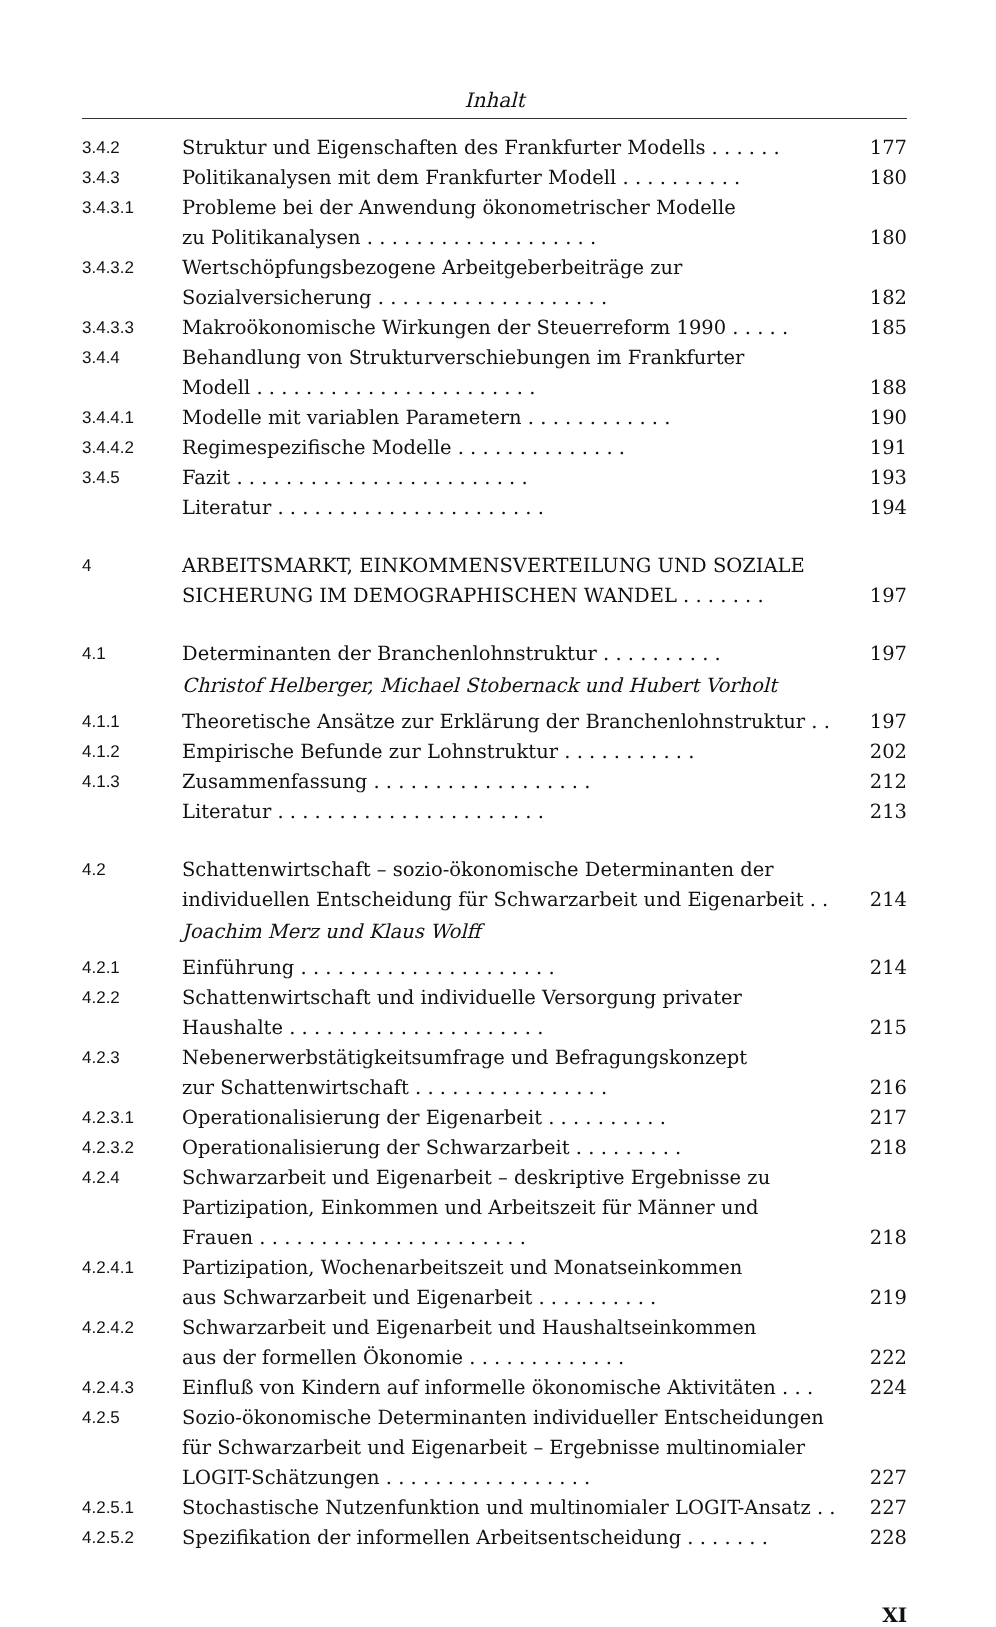Inhalt
| 3.4.2 | Struktur und Eigenschaften des Frankfurter Modells . . . . . . | 177 |
| 3.4.3 | Politikanalysen mit dem Frankfurter Modell . . . . . . . . . . | 180 |
| 3.4.3.1 | Probleme bei der Anwendung ökonometrischer Modelle zu Politikanalysen . . . . . . . . . . . . . . . . . . . | 180 |
| 3.4.3.2 | Wertschöpfungsbezogene Arbeitgeberbeiträge zur Sozialversicherung . . . . . . . . . . . . . . . . . . . | 182 |
| 3.4.3.3 | Makroökonomische Wirkungen der Steuerreform 1990 . . . . . | 185 |
| 3.4.4 | Behandlung von Strukturverschiebungen im Frankfurter Modell . . . . . . . . . . . . . . . . . . . . . . . | 188 |
| 3.4.4.1 | Modelle mit variablen Parametern . . . . . . . . . . . . | 190 |
| 3.4.4.2 | Regimespezifische Modelle . . . . . . . . . . . . . . | 191 |
| 3.4.5 | Fazit . . . . . . . . . . . . . . . . . . . . . . . . | 193 |
| | Literatur . . . . . . . . . . . . . . . . . . . . . . | 194 |
| 4 | ARBEITSMARKT, EINKOMMENSVERTEILUNG UND SOZIALE SICHERUNG IM DEMOGRAPHISCHEN WANDEL . . . . . . . | 197 |
| 4.1 | Determinanten der Branchenlohnstruktur . . . . . . . . . . | 197 |
| | Christof Helberger, Michael Stobernack und Hubert Vorholt | |
| 4.1.1 | Theoretische Ansätze zur Erklärung der Branchenlohnstruktur . . | 197 |
| 4.1.2 | Empirische Befunde zur Lohnstruktur . . . . . . . . . . . | 202 |
| 4.1.3 | Zusammenfassung . . . . . . . . . . . . . . . . . . | 212 |
| | Literatur . . . . . . . . . . . . . . . . . . . . . . | 213 |
| 4.2 | Schattenwirtschaft – sozio-ökonomische Determinanten der individuellen Entscheidung für Schwarzarbeit und Eigenarbeit . . | 214 |
| | Joachim Merz und Klaus Wolff | |
| 4.2.1 | Einführung . . . . . . . . . . . . . . . . . . . . . | 214 |
| 4.2.2 | Schattenwirtschaft und individuelle Versorgung privater Haushalte . . . . . . . . . . . . . . . . . . . . . | 215 |
| 4.2.3 | Nebenerwerbstätigkeitsumfrage und Befragungskonzept zur Schattenwirtschaft . . . . . . . . . . . . . . . . | 216 |
| 4.2.3.1 | Operationalisierung der Eigenarbeit . . . . . . . . . . | 217 |
| 4.2.3.2 | Operationalisierung der Schwarzarbeit . . . . . . . . . | 218 |
| 4.2.4 | Schwarzarbeit und Eigenarbeit – deskriptive Ergebnisse zu Partizipation, Einkommen und Arbeitszeit für Männer und Frauen . . . . . . . . . . . . . . . . . . . . . . | 218 |
| 4.2.4.1 | Partizipation, Wochenarbeitszeit und Monatseinkommen aus Schwarzarbeit und Eigenarbeit . . . . . . . . . . | 219 |
| 4.2.4.2 | Schwarzarbeit und Eigenarbeit und Haushaltseinkommen aus der formellen Ökonomie . . . . . . . . . . . . . | 222 |
| 4.2.4.3 | Einfluß von Kindern auf informelle ökonomische Aktivitäten . . . | 224 |
| 4.2.5 | Sozio-ökonomische Determinanten individueller Entscheidungen für Schwarzarbeit und Eigenarbeit – Ergebnisse multinomialer LOGIT-Schätzungen . . . . . . . . . . . . . . . . . | 227 |
| 4.2.5.1 | Stochastische Nutzenfunktion und multinomialer LOGIT-Ansatz . . | 227 |
| 4.2.5.2 | Spezifikation der informellen Arbeitsentscheidung . . . . . . . | 228 |
XI